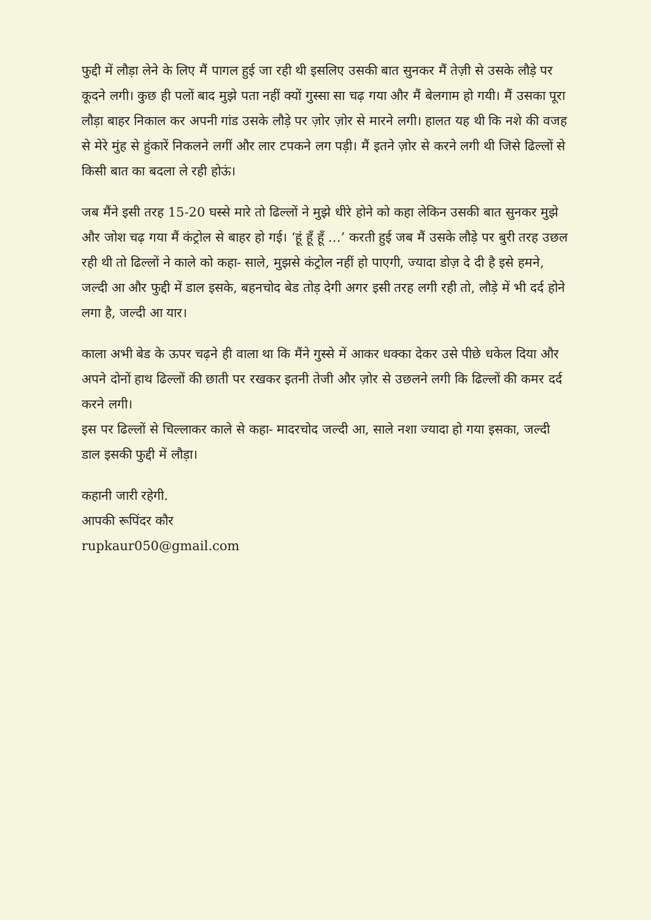फुद्दी में लौड़ा लेने के लिए मैं पागल हुई जा रही थी इसलिए उसकी बात सुनकर मैं तेज़ी से उसके लौड़े पर कूदने लगी। कुछ ही पलों बाद मुझे पता नहीं क्यों गुस्सा सा चढ़ गया और मैं बेलगाम हो गयी। मैं उसका पूरा लौड़ा बाहर निकाल कर अपनी गांड उसके लौड़े पर ज़ोर ज़ोर से मारने लगी। हालत यह थी कि नशे की वजह से मेरे मुंह से हुंकारें निकलने लगीं और लार टपकने लग पड़ी। मैं इतने ज़ोर से करने लगी थी जिसे ढिल्लों से किसी बात का बदला ले रही होऊं।
जब मैंने इसी तरह 15-20 घस्से मारे तो ढिल्लों ने मुझे धीरे होने को कहा लेकिन उसकी बात सुनकर मुझे और जोश चढ़ गया मैं कंट्रोल से बाहर हो गई। ‘हूं हूँ हूँ …’ करती हुई जब मैं उसके लौड़े पर बुरी तरह उछल रही थी तो ढिल्लों ने काले को कहा- साले, मुझसे कंट्रोल नहीं हो पाएगी, ज्यादा डोज़ दे दी है इसे हमने, जल्दी आ और फुद्दी में डाल इसके, बहनचोद बेड तोड़ देगी अगर इसी तरह लगी रही तो, लौड़े में भी दर्द होने लगा है, जल्दी आ यार।
काला अभी बेड के ऊपर चढ़ने ही वाला था कि मैंने गुस्से में आकर धक्का देकर उसे पीछे धकेल दिया और अपने दोनों हाथ ढिल्लों की छाती पर रखकर इतनी तेजी और ज़ोर से उछलने लगी कि ढिल्लों की कमर दर्द करने लगी।
इस पर ढिल्लों से चिल्लाकर काले से कहा- मादरचोद जल्दी आ, साले नशा ज्यादा हो गया इसका, जल्दी डाल इसकी फुद्दी में लौड़ा।
कहानी जारी रहेगी.
आपकी रूपिंदर कौर
rupkaur050@gmail.com